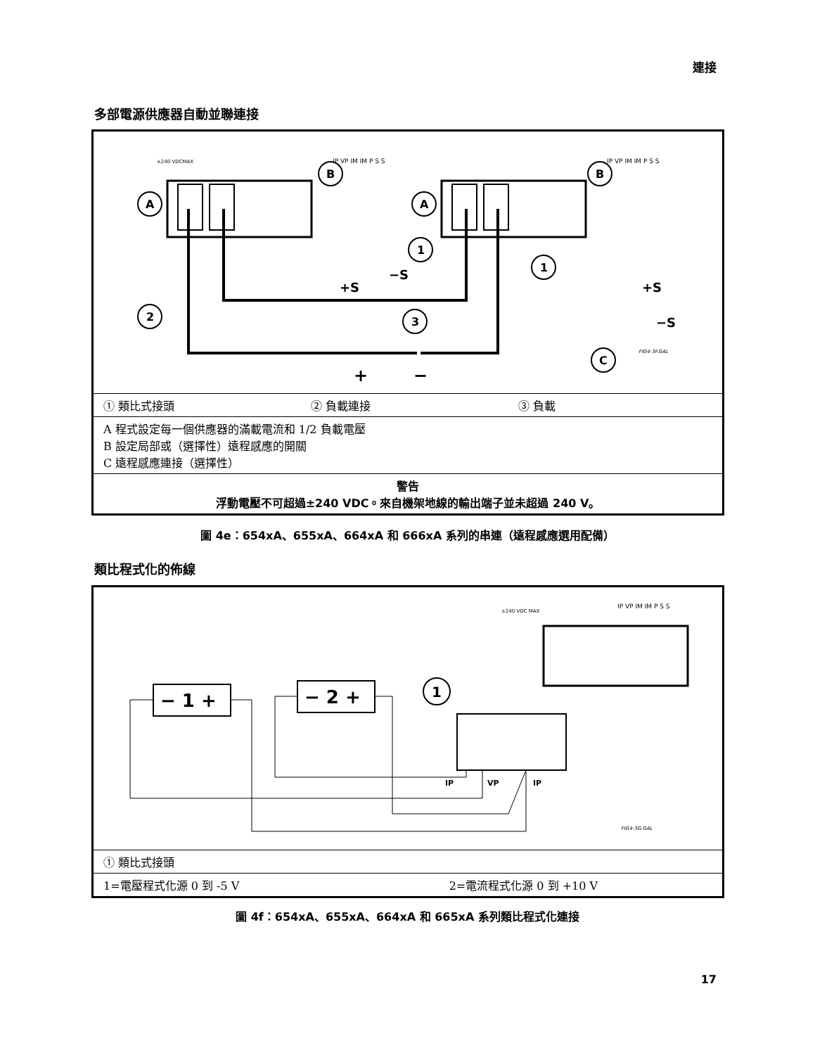連接
多部電源供應器自動並聯連接
±240 VDCMAX
IP VP IM IM P S S
IP VP IM IM P S S
A
A
B
B
1
1
2
3
C
+S
−S
+S
−S
+
−
FIG4-3F.GAL
| ① 類比式接頭 | ② 負載連接 | ③ 負載 |
| A 程式設定每一個供應器的滿載電流和 1/2 負載電壓 B 設定局部或（選擇性）遠程感應的開關 C 遠程感應連接（選擇性） | | |
| 警告 浮動電壓不可超過±240 VDC。來自機架地線的輸出端子並未超過 240 V。 | | |
圖 4e：654xA、655xA、664xA 和 666xA 系列的串連（遠程感應選用配備）
類比程式化的佈線
±240 VDC MAX
IP VP IM IM P S S
− 1 +
− 2 +
1
IP
VP
IP
FIG4-3G.GAL
| ① 類比式接頭 | |
| 1=電壓程式化源 0 到 -5 V | 2=電流程式化源 0 到 +10 V |
圖 4f：654xA、655xA、664xA 和 665xA 系列類比程式化連接
17